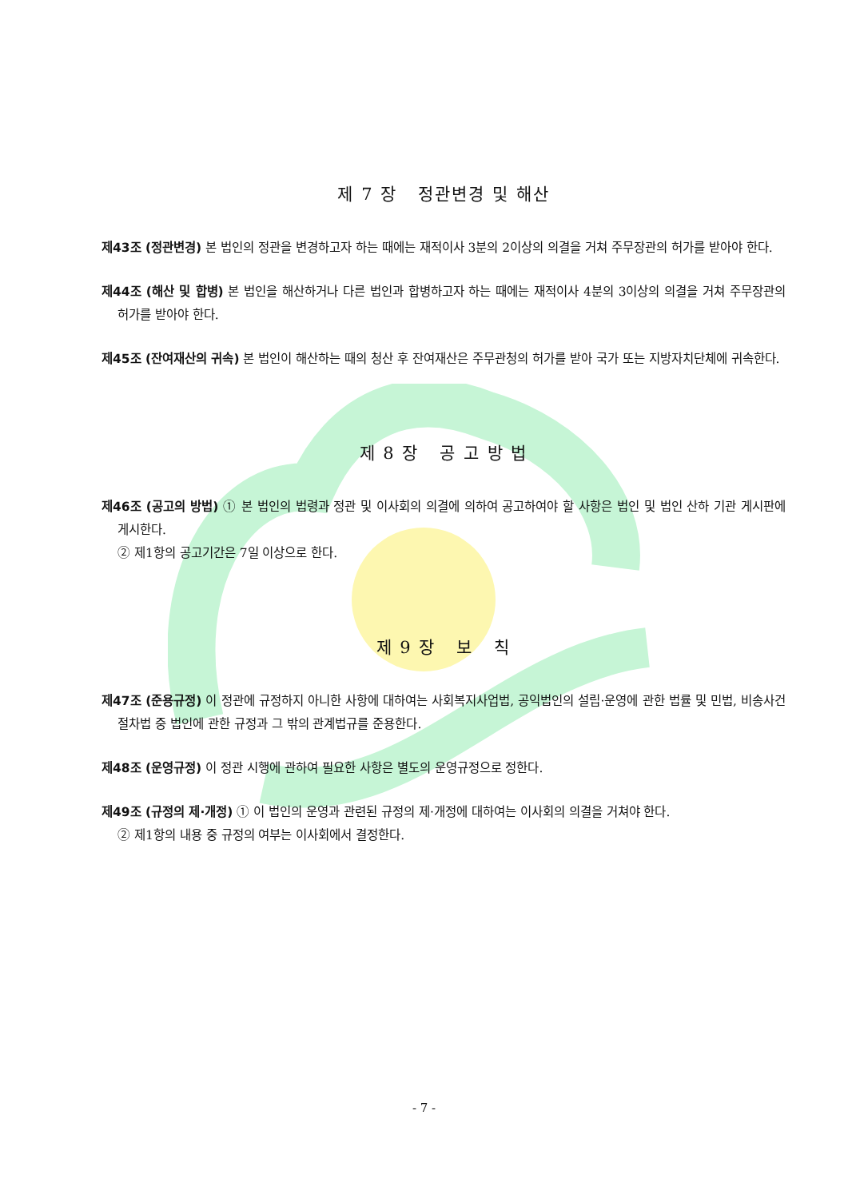제 7 장 정관변경 및 해산
제43조 (정관변경) 본 법인의 정관을 변경하고자 하는 때에는 재적이사 3분의 2이상의 의결을 거쳐 주무장관의 허가를 받아야 한다.
제44조 (해산 및 합병) 본 법인을 해산하거나 다른 법인과 합병하고자 하는 때에는 재적이사 4분의 3이상의 의결을 거쳐 주무장관의 허가를 받아야 한다.
제45조 (잔여재산의 귀속) 본 법인이 해산하는 때의 청산 후 잔여재산은 주무관청의 허가를 받아 국가 또는 지방자치단체에 귀속한다.
제 8 장 공 고 방 법
제46조 (공고의 방법) ① 본 법인의 법령과 정관 및 이사회의 의결에 의하여 공고하여야 할 사항은 법인 및 법인 산하 기관 게시판에 게시한다.
② 제1항의 공고기간은 7일 이상으로 한다.
제 9 장 보 칙
제47조 (준용규정) 이 정관에 규정하지 아니한 사항에 대하여는 사회복지사업법, 공익법인의 설립·운영에 관한 법률 및 민법, 비송사건절차법 중 법인에 관한 규정과 그 밖의 관계법규를 준용한다.
제48조 (운영규정) 이 정관 시행에 관하여 필요한 사항은 별도의 운영규정으로 정한다.
제49조 (규정의 제·개정) ① 이 법인의 운영과 관련된 규정의 제·개정에 대하여는 이사회의 의결을 거쳐야 한다.
② 제1항의 내용 중 규정의 여부는 이사회에서 결정한다.
- 7 -